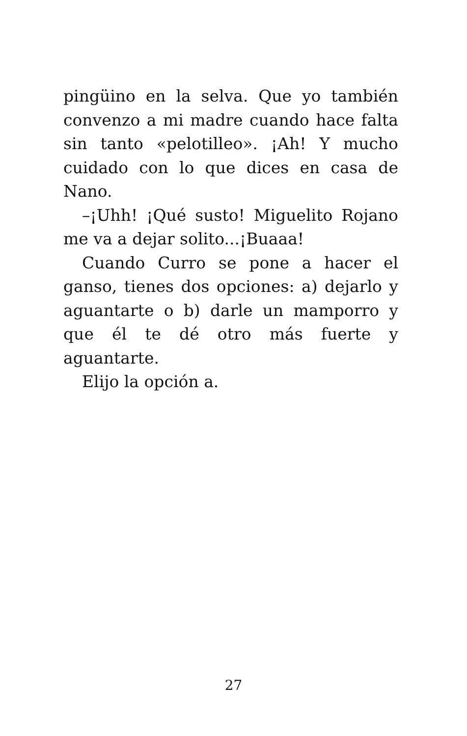pingüino en la selva. Que yo también convenzo a mi madre cuando hace falta sin tanto «pelotilleo». ¡Ah! Y mucho cuidado con lo que dices en casa de Nano.
–¡Uhh! ¡Qué susto! Miguelito Rojano me va a dejar solito...¡Buaaa!
Cuando Curro se pone a hacer el ganso, tienes dos opciones: a) dejarlo y aguantarte o b) darle un mamporro y que él te dé otro más fuerte y aguantarte.
Elijo la opción a.
27